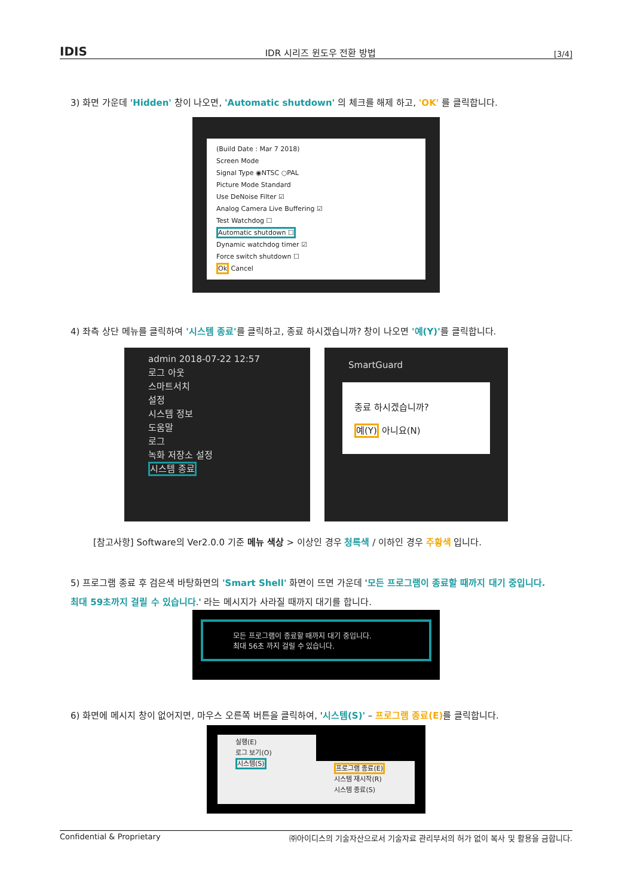IDIS IDR 시리즈 윈도우 전환 방법 [3/4]
3) 화면 가운데 'Hidden' 창이 나오면, 'Automatic shutdown' 의 체크를 해제 하고, 'OK' 를 클릭합니다.
(Build Date : Mar 7 2018)
Screen Mode
Signal Type ◉NTSC ○PAL
Picture Mode Standard
Use DeNoise Filter ☑
Analog Camera Live Buffering ☑
Test Watchdog ☐
Automatic shutdown ☐
Dynamic watchdog timer ☑
Force switch shutdown ☐
Ok Cancel
4) 좌측 상단 메뉴를 클릭하여 '시스템 종료'를 클릭하고, 종료 하시겠습니까? 창이 나오면 '예(Y)'를 클릭합니다.
admin 2018-07-22 12:57
로그 아웃
스마트서치
설정
시스템 정보
도움말
로그
녹화 저장소 설정
시스템 종료
SmartGuard
종료 하시겠습니까?
예(Y) 아니요(N)
[참고사항] Software의 Ver2.0.0 기준 메뉴 색상 > 이상인 경우 청록색 / 이하인 경우 주황색 입니다.
5) 프로그램 종료 후 검은색 바탕화면의 'Smart Shell' 화면이 뜨면 가운데 '모든 프로그램이 종료할 때까지 대기 중입니다. 최대 59초까지 걸릴 수 있습니다.' 라는 메시지가 사라질 때까지 대기를 합니다.
모든 프로그램이 종료할 때까지 대기 중입니다.
최대 56초 까지 걸릴 수 있습니다.
6) 화면에 메시지 창이 없어지면, 마우스 오른쪽 버튼을 클릭하여, '시스템(S)' – 프로그램 종료(E) 를 클릭합니다.
실행(E)
로그 보기(O)
시스템(S)
프로그램 종료(E)
시스템 재시작(R)
시스템 종료(S)
Confidential & Proprietary ㈜아이디스의 기술자산으로서 기술자료 관리부서의 허가 없이 복사 및 활용을 금합니다.